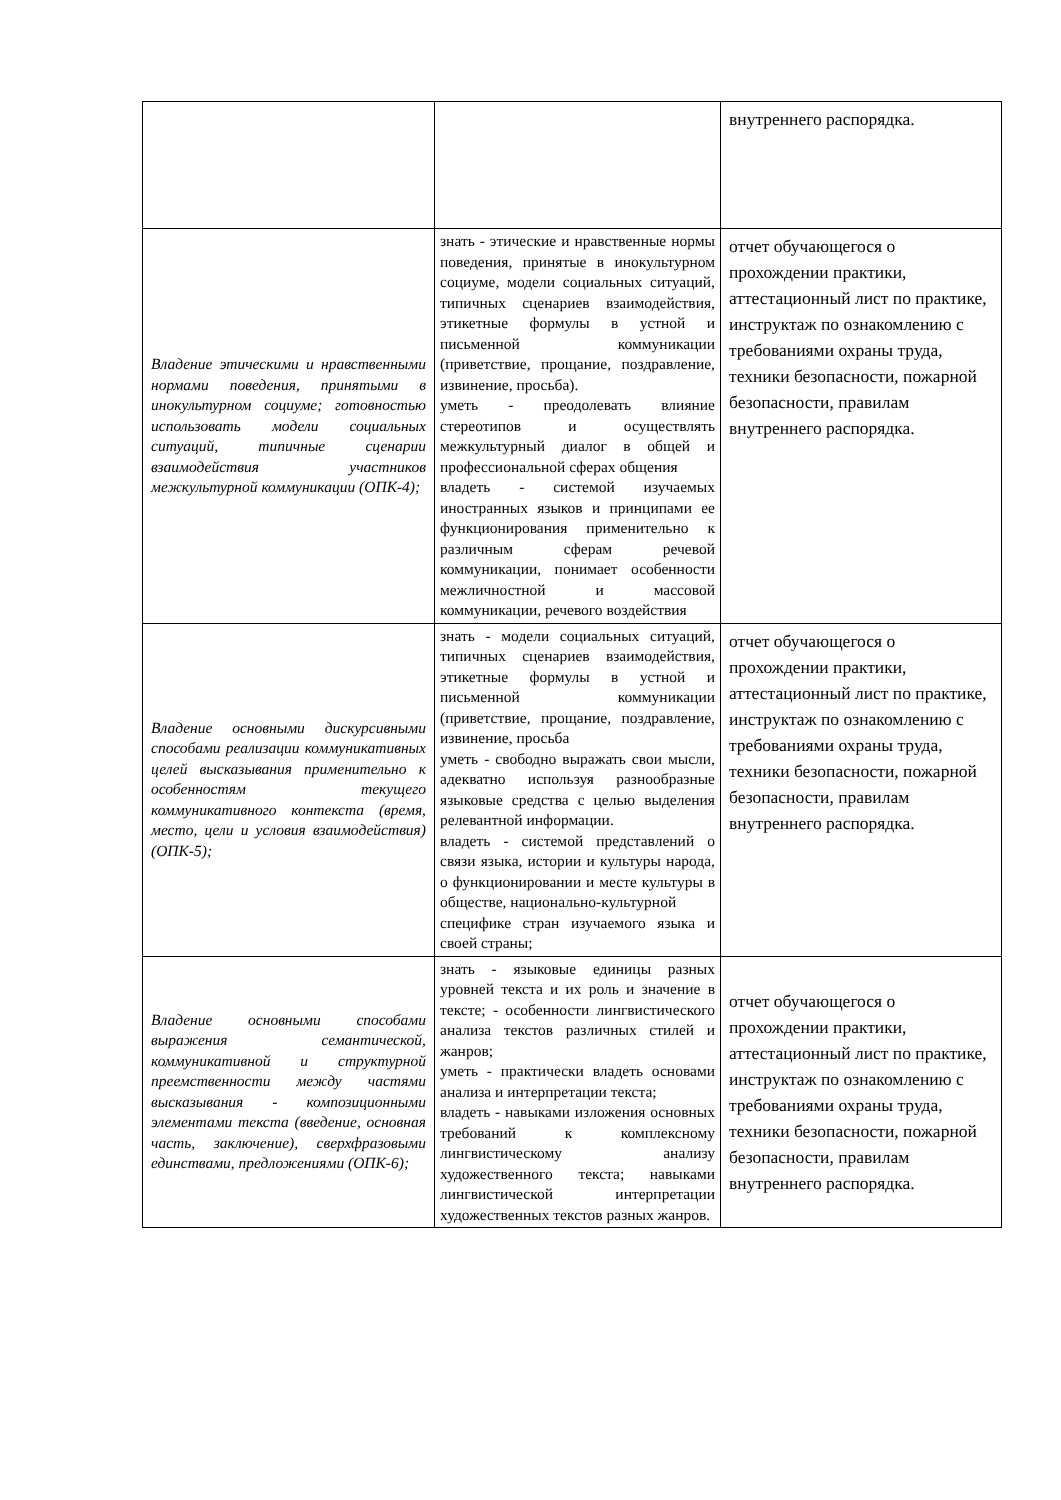| | | внутреннего распорядка. |
| Владение этическими и нравственными нормами поведения, принятыми в инокультурном социуме; готовностью использовать модели социальных ситуаций, типичные сценарии взаимодействия участников межкультурной коммуникации (ОПК-4); | знать - этические и нравственные нормы поведения, принятые в инокультурном социуме, модели социальных ситуаций, типичных сценариев взаимодействия, этикетные формулы в устной и письменной коммуникации (приветствие, прощание, поздравление, извинение, просьба). уметь - преодолевать влияние стереотипов и осуществлять межкультурный диалог в общей и профессиональной сферах общения владеть - системой изучаемых иностранных языков и принципами ее функционирования применительно к различным сферам речевой коммуникации, понимает особенности межличностной и массовой коммуникации, речевого воздействия | отчет обучающегося о прохождении практики, аттестационный лист по практике, инструктаж по ознакомлению с требованиями охраны труда, техники безопасности, пожарной безопасности, правилам внутреннего распорядка. |
| Владение основными дискурсивными способами реализации коммуникативных целей высказывания применительно к особенностям текущего коммуникативного контекста (время, место, цели и условия взаимодействия) (ОПК-5); | знать - модели социальных ситуаций, типичных сценариев взаимодействия, этикетные формулы в устной и письменной коммуникации (приветствие, прощание, поздравление, извинение, просьба уметь - свободно выражать свои мысли, адекватно используя разнообразные языковые средства с целью выделения релевантной информации. владеть - системой представлений о связи языка, истории и культуры народа, о функционировании и месте культуры в обществе, национально-культурной специфике стран изучаемого языка и своей страны; | отчет обучающегося о прохождении практики, аттестационный лист по практике, инструктаж по ознакомлению с требованиями охраны труда, техники безопасности, пожарной безопасности, правилам внутреннего распорядка. |
| Владение основными способами выражения семантической, коммуникативной и структурной преемственности между частями высказывания - композиционными элементами текста (введение, основная часть, заключение), сверхфразовыми единствами, предложениями (ОПК-6); | знать - языковые единицы разных уровней текста и их роль и значение в тексте; - особенности лингвистического анализа текстов различных стилей и жанров; уметь - практически владеть основами анализа и интерпретации текста; владеть - навыками изложения основных требований к комплексному лингвистическому анализу художественного текста; навыками лингвистической интерпретации художественных текстов разных жанров. | отчет обучающегося о прохождении практики, аттестационный лист по практике, инструктаж по ознакомлению с требованиями охраны труда, техники безопасности, пожарной безопасности, правилам внутреннего распорядка. |